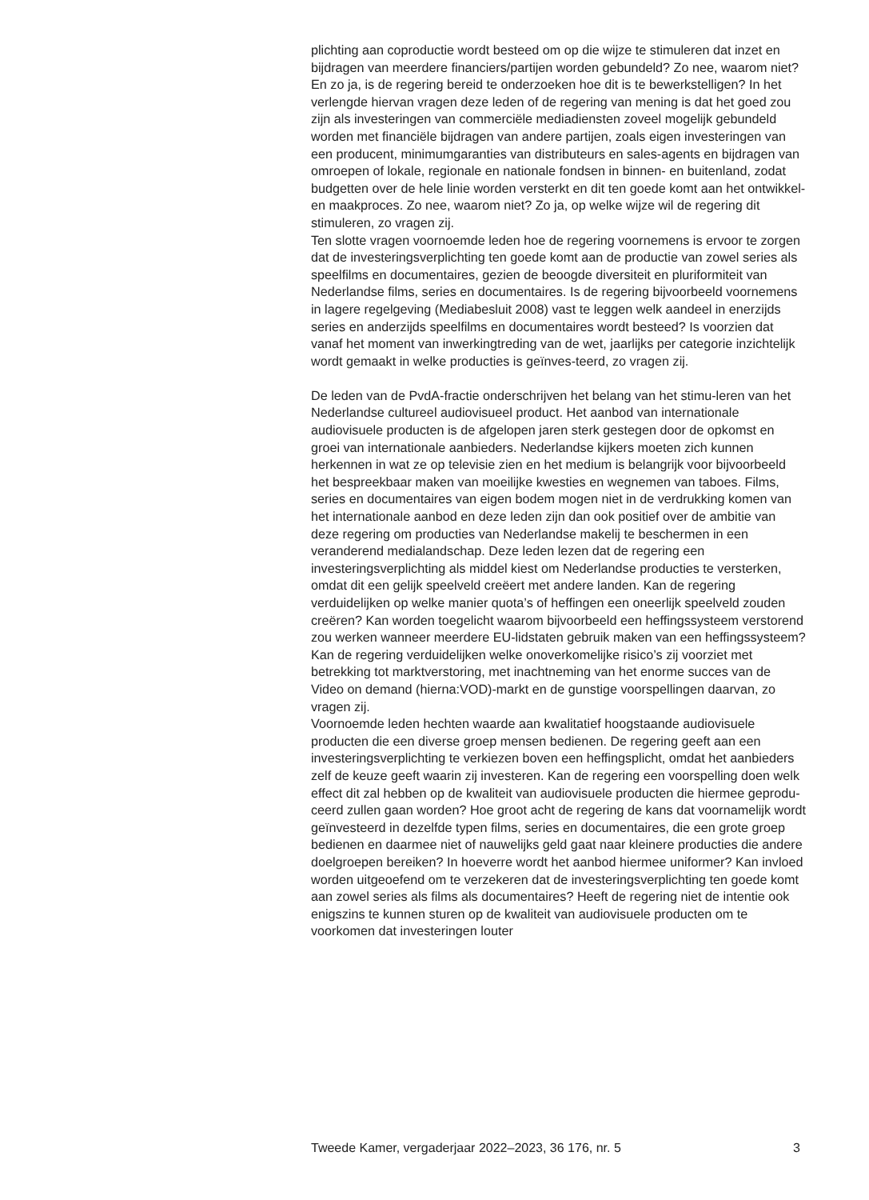plichting aan coproductie wordt besteed om op die wijze te stimuleren dat inzet en bijdragen van meerdere financiers/partijen worden gebundeld? Zo nee, waarom niet? En zo ja, is de regering bereid te onderzoeken hoe dit is te bewerkstelligen? In het verlengde hiervan vragen deze leden of de regering van mening is dat het goed zou zijn als investeringen van commerciële mediadiensten zoveel mogelijk gebundeld worden met financiële bijdragen van andere partijen, zoals eigen investeringen van een producent, minimumgaranties van distributeurs en sales-agents en bijdragen van omroepen of lokale, regionale en nationale fondsen in binnen- en buitenland, zodat budgetten over de hele linie worden versterkt en dit ten goede komt aan het ontwikkel- en maakproces. Zo nee, waarom niet? Zo ja, op welke wijze wil de regering dit stimuleren, zo vragen zij.
Ten slotte vragen voornoemde leden hoe de regering voornemens is ervoor te zorgen dat de investeringsverplichting ten goede komt aan de productie van zowel series als speelfilms en documentaires, gezien de beoogde diversiteit en pluriformiteit van Nederlandse films, series en documentaires. Is de regering bijvoorbeeld voornemens in lagere regelgeving (Mediabesluit 2008) vast te leggen welk aandeel in enerzijds series en anderzijds speelfilms en documentaires wordt besteed? Is voorzien dat vanaf het moment van inwerkingtreding van de wet, jaarlijks per categorie inzichtelijk wordt gemaakt in welke producties is geïnves-teerd, zo vragen zij.
De leden van de PvdA-fractie onderschrijven het belang van het stimu-leren van het Nederlandse cultureel audiovisueel product. Het aanbod van internationale audiovisuele producten is de afgelopen jaren sterk gestegen door de opkomst en groei van internationale aanbieders. Nederlandse kijkers moeten zich kunnen herkennen in wat ze op televisie zien en het medium is belangrijk voor bijvoorbeeld het bespreekbaar maken van moeilijke kwesties en wegnemen van taboes. Films, series en documentaires van eigen bodem mogen niet in de verdrukking komen van het internationale aanbod en deze leden zijn dan ook positief over de ambitie van deze regering om producties van Nederlandse makelij te beschermen in een veranderend medialandschap. Deze leden lezen dat de regering een investeringsverplichting als middel kiest om Nederlandse producties te versterken, omdat dit een gelijk speelveld creëert met andere landen. Kan de regering verduidelijken op welke manier quota’s of heffingen een oneerlijk speelveld zouden creëren? Kan worden toegelicht waarom bijvoorbeeld een heffingssysteem verstorend zou werken wanneer meerdere EU-lidstaten gebruik maken van een heffingssysteem? Kan de regering verduidelijken welke onoverkomelijke risico’s zij voorziet met betrekking tot marktverstoring, met inachtneming van het enorme succes van de Video on demand (hierna:VOD)-markt en de gunstige voorspellingen daarvan, zo vragen zij.
Voornoemde leden hechten waarde aan kwalitatief hoogstaande audiovisuele producten die een diverse groep mensen bedienen. De regering geeft aan een investeringsverplichting te verkiezen boven een heffingsplicht, omdat het aanbieders zelf de keuze geeft waarin zij investeren. Kan de regering een voorspelling doen welk effect dit zal hebben op de kwaliteit van audiovisuele producten die hiermee geprodu-ceerd zullen gaan worden? Hoe groot acht de regering de kans dat voornamelijk wordt geïnvesteerd in dezelfde typen films, series en documentaires, die een grote groep bedienen en daarmee niet of nauwelijks geld gaat naar kleinere producties die andere doelgroepen bereiken? In hoeverre wordt het aanbod hiermee uniformer? Kan invloed worden uitgeoefend om te verzekeren dat de investeringsverplichting ten goede komt aan zowel series als films als documentaires? Heeft de regering niet de intentie ook enigszins te kunnen sturen op de kwaliteit van audiovisuele producten om te voorkomen dat investeringen louter
Tweede Kamer, vergaderjaar 2022–2023, 36 176, nr. 5 3